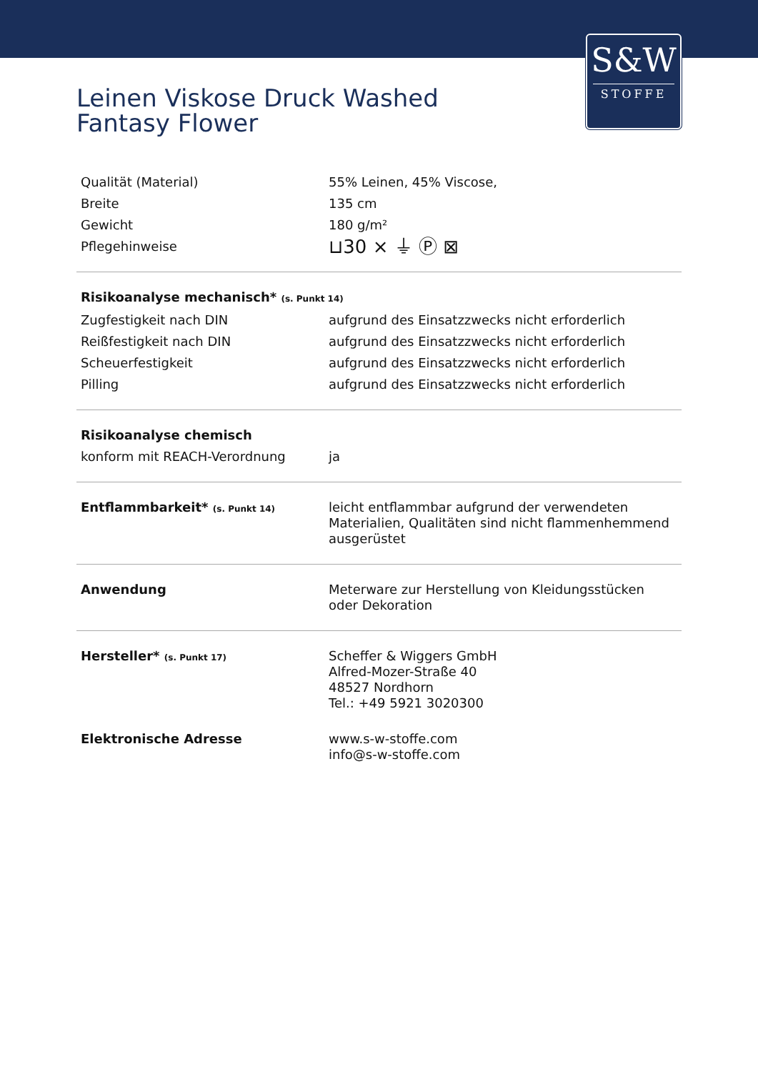S&W
STOFFE
Leinen Viskose Druck Washed
Fantasy Flower
| Qualität (Material) | 55% Leinen, 45% Viscose, |
| Breite | 135 cm |
| Gewicht | 180 g/m² |
| Pflegehinweise | ⊔30 ⨯ ⏚ Ⓟ ⊠ |
| Risikoanalyse mechanisch* (s. Punkt 14) | |
| Zugfestigkeit nach DIN | aufgrund des Einsatzzwecks nicht erforderlich |
| Reißfestigkeit nach DIN | aufgrund des Einsatzzwecks nicht erforderlich |
| Scheuerfestigkeit | aufgrund des Einsatzzwecks nicht erforderlich |
| Pilling | aufgrund des Einsatzzwecks nicht erforderlich |
| Risikoanalyse chemisch | |
| konform mit REACH-Verordnung | ja |
| Entflammbarkeit* (s. Punkt 14) | leicht entflammbar aufgrund der verwendeten Materialien, Qualitäten sind nicht flammenhemmend ausgerüstet |
| Anwendung | Meterware zur Herstellung von Kleidungsstücken oder Dekoration |
| Hersteller* (s. Punkt 17) | Scheffer & Wiggers GmbH Alfred-Mozer-Straße 40 48527 Nordhorn Tel.: +49 5921 3020300 |
| Elektronische Adresse | www.s-w-stoffe.com info@s-w-stoffe.com |